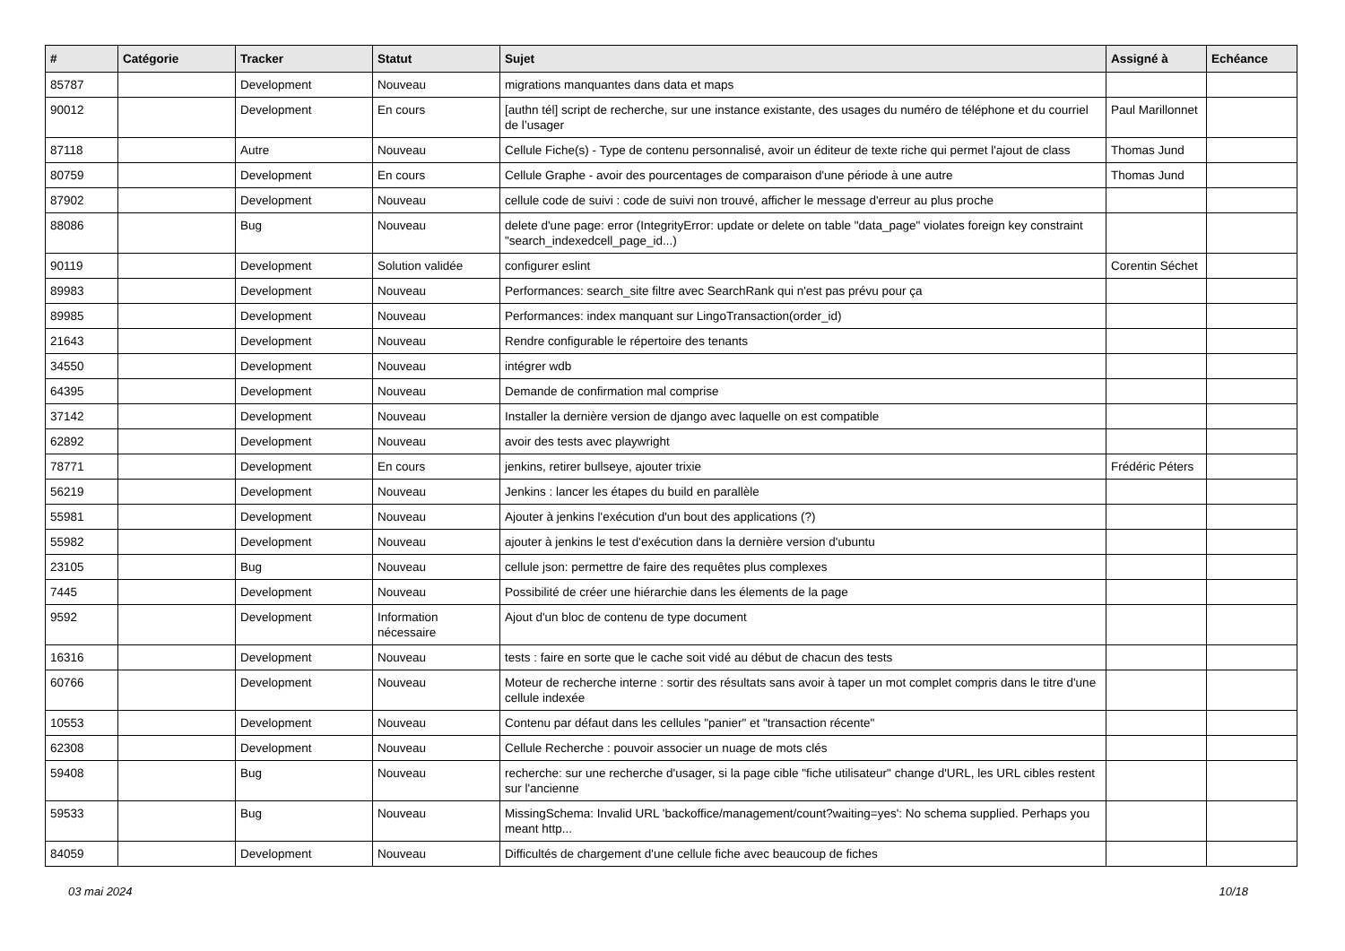| # | Catégorie | Tracker | Statut | Sujet | Assigné à | Echéance |
| --- | --- | --- | --- | --- | --- | --- |
| 85787 | | Development | Nouveau | migrations manquantes dans data et maps | | |
| 90012 | | Development | En cours | [authn tél] script de recherche, sur une instance existante, des usages du numéro de téléphone et du courriel de l’usager | Paul Marillonnet | |
| 87118 | | Autre | Nouveau | Cellule Fiche(s) - Type de contenu personnalisé, avoir un éditeur de texte riche qui permet l'ajout de class | Thomas Jund | |
| 80759 | | Development | En cours | Cellule Graphe - avoir des pourcentages de comparaison d'une période à une autre | Thomas Jund | |
| 87902 | | Development | Nouveau | cellule code de suivi : code de suivi non trouvé, afficher le message d'erreur au plus proche | | |
| 88086 | | Bug | Nouveau | delete d'une page: error (IntegrityError: update or delete on table "data_page" violates foreign key constraint "search_indexedcell_page_id...) | | |
| 90119 | | Development | Solution validée | configurer eslint | Corentin Séchet | |
| 89983 | | Development | Nouveau | Performances: search_site filtre avec SearchRank qui n'est pas prévu pour ça | | |
| 89985 | | Development | Nouveau | Performances: index manquant sur LingoTransaction(order_id) | | |
| 21643 | | Development | Nouveau | Rendre configurable le répertoire des tenants | | |
| 34550 | | Development | Nouveau | intégrer wdb | | |
| 64395 | | Development | Nouveau | Demande de confirmation mal comprise | | |
| 37142 | | Development | Nouveau | Installer la dernière version de django avec laquelle on est compatible | | |
| 62892 | | Development | Nouveau | avoir des tests avec playwright | | |
| 78771 | | Development | En cours | jenkins, retirer bullseye, ajouter trixie | Frédéric Péters | |
| 56219 | | Development | Nouveau | Jenkins : lancer les étapes du build en parallèle | | |
| 55981 | | Development | Nouveau | Ajouter à jenkins l'exécution d'un bout des applications (?) | | |
| 55982 | | Development | Nouveau | ajouter à jenkins le test d'exécution dans la dernière version d'ubuntu | | |
| 23105 | | Bug | Nouveau | cellule json: permettre de faire des requêtes plus complexes | | |
| 7445 | | Development | Nouveau | Possibilité de créer une hiérarchie dans les élements de la page | | |
| 9592 | | Development | Information nécessaire | Ajout d'un bloc de contenu de type document | | |
| 16316 | | Development | Nouveau | tests : faire en sorte que le cache soit vidé au début de chacun des tests | | |
| 60766 | | Development | Nouveau | Moteur de recherche interne : sortir des résultats sans avoir à taper un mot complet compris dans le titre d'une cellule indexée | | |
| 10553 | | Development | Nouveau | Contenu par défaut dans les cellules "panier" et "transaction récente" | | |
| 62308 | | Development | Nouveau | Cellule Recherche : pouvoir associer un nuage de mots clés | | |
| 59408 | | Bug | Nouveau | recherche: sur une recherche d'usager, si la page cible "fiche utilisateur" change d'URL, les URL cibles restent sur l'ancienne | | |
| 59533 | | Bug | Nouveau | MissingSchema: Invalid URL 'backoffice/management/count?waiting=yes': No schema supplied. Perhaps you meant http... | | |
| 84059 | | Development | Nouveau | Difficultés de chargement d'une cellule fiche avec beaucoup de fiches | | |
03 mai 2024 10/18